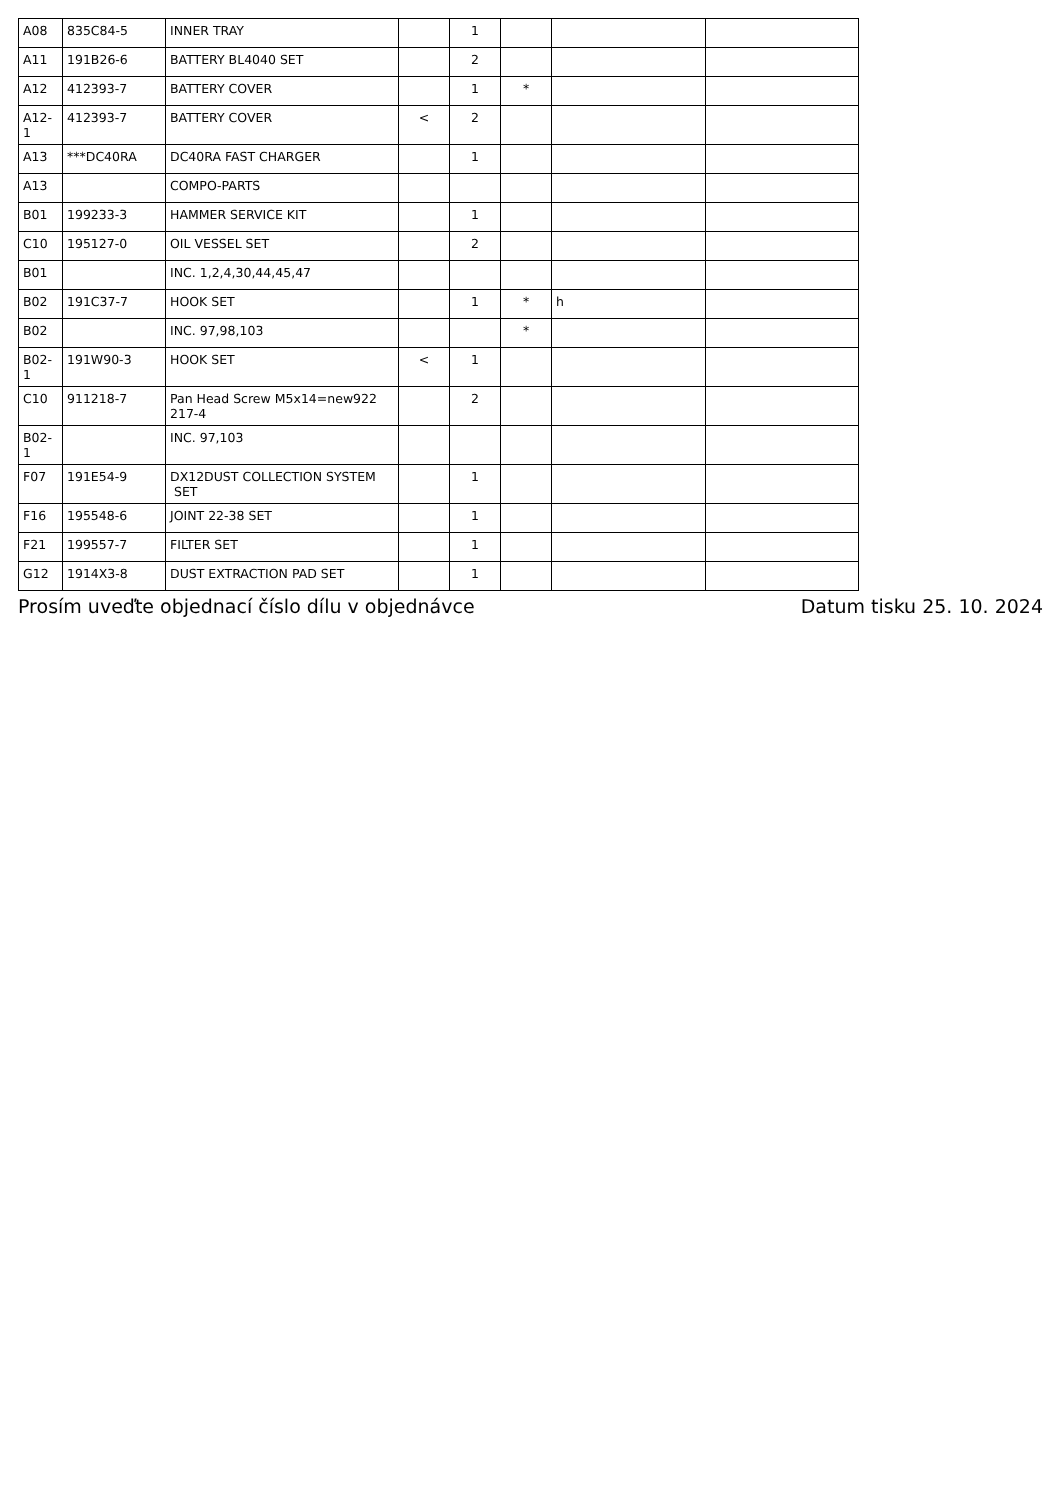| A08 | 835C84-5 | INNER TRAY | | 1 | | | |
| A11 | 191B26-6 | BATTERY BL4040 SET | | 2 | | | |
| A12 | 412393-7 | BATTERY COVER | | 1 | * | | |
| A12-1 | 412393-7 | BATTERY COVER | < | 2 | | | |
| A13 | ***DC40RA | DC40RA FAST CHARGER | | 1 | | | |
| A13 | | COMPO-PARTS | | | | | |
| B01 | 199233-3 | HAMMER SERVICE KIT | | 1 | | | |
| C10 | 195127-0 | OIL VESSEL SET | | 2 | | | |
| B01 | | INC. 1,2,4,30,44,45,47 | | | | | |
| B02 | 191C37-7 | HOOK SET | | 1 | * | h | |
| B02 | | INC. 97,98,103 | | | * | | |
| B02-1 | 191W90-3 | HOOK SET | < | 1 | | | |
| C10 | 911218-7 | Pan Head Screw M5x14=new922 217-4 | | 2 | | | |
| B02-1 | | INC. 97,103 | | | | | |
| F07 | 191E54-9 | DX12DUST COLLECTION SYSTEM SET | | 1 | | | |
| F16 | 195548-6 | JOINT 22-38 SET | | 1 | | | |
| F21 | 199557-7 | FILTER SET | | 1 | | | |
| G12 | 1914X3-8 | DUST EXTRACTION PAD SET | | 1 | | | |
Prosím uveďte objednací číslo dílu v objednávce Datum tisku 25. 10. 2024